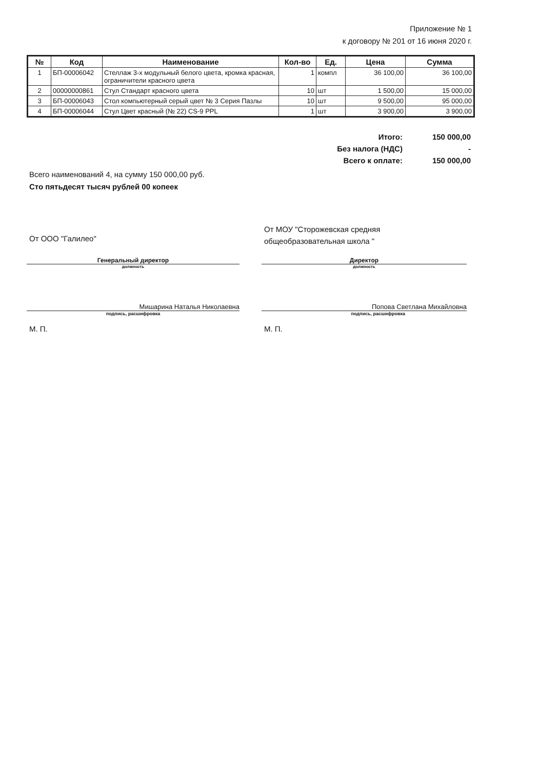Приложение № 1
к договору № 201 от 16 июня 2020 г.
| № | Код | Наименование | Кол-во | Ед. | Цена | Сумма |
| --- | --- | --- | --- | --- | --- | --- |
| 1 | БП-00006042 | Стеллаж 3-х модульный белого цвета, кромка красная, ограничители красного цвета | 1 | компл | 36 100,00 | 36 100,00 |
| 2 | 00000000861 | Стул Стандарт красного цвета | 10 | шт | 1 500,00 | 15 000,00 |
| 3 | БП-00006043 | Стол компьютерный серый цвет № 3 Серия Пазлы | 10 | шт | 9 500,00 | 95 000,00 |
| 4 | БП-00006044 | Стул Цвет красный (№ 22) CS-9 PPL | 1 | шт | 3 900,00 | 3 900,00 |
| Итого: | 150 000,00 |
| Без налога (НДС) | - |
| Всего к оплате: | 150 000,00 |
Всего наименований 4, на сумму 150 000,00 руб.
Сто пятьдесят тысяч рублей 00 копеек
От ООО "Галилео"
От МОУ "Сторожевская средняя
общеобразовательная школа "
Генеральный директор
должность
Директор
должность
Мишарина Наталья Николаевна
подпись, расшифровка
Попова Светлана Михайловна
подпись, расшифровка
М. П. М. П.